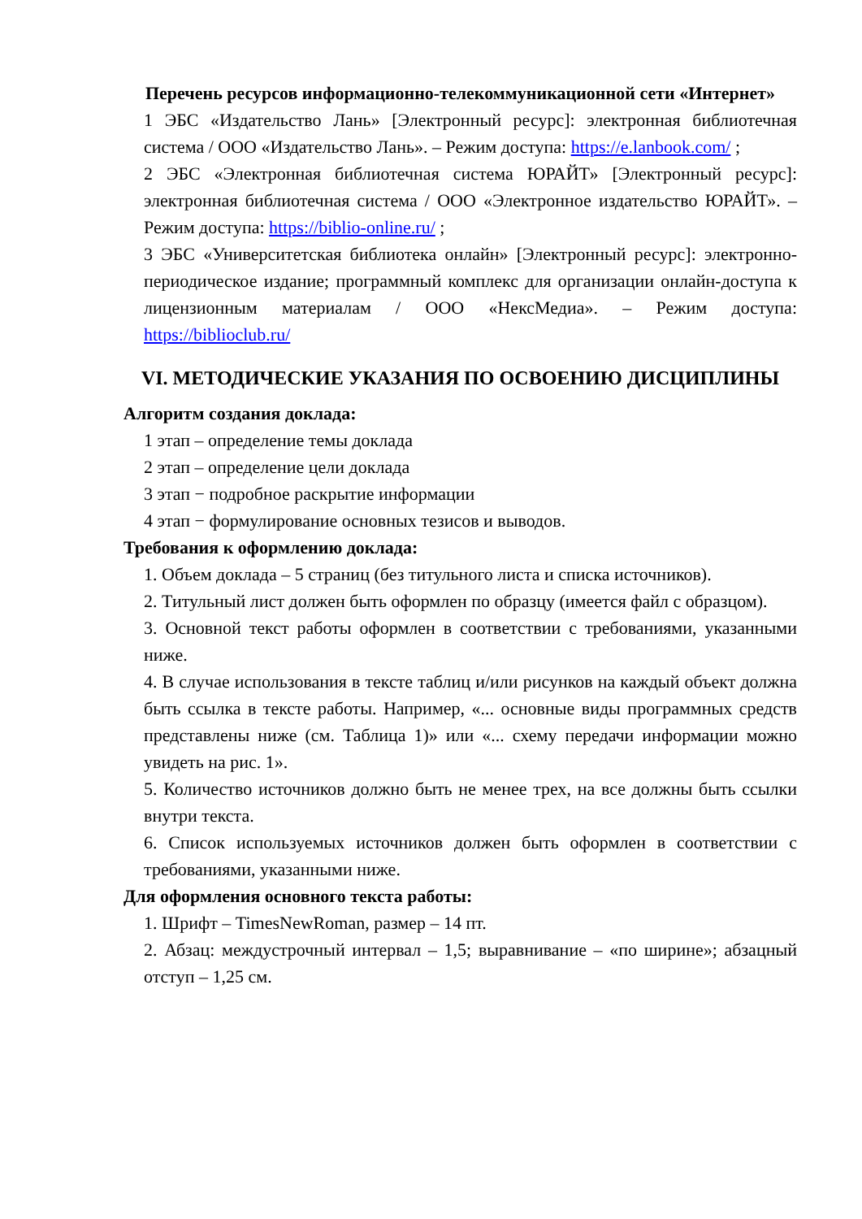Перечень ресурсов информационно-телекоммуникационной сети «Интернет»
1 ЭБС «Издательство Лань» [Электронный ресурс]: электронная библиотечная система / ООО «Издательство Лань». – Режим доступа: https://e.lanbook.com/ ;
2 ЭБС «Электронная библиотечная система ЮРАЙТ» [Электронный ресурс]: электронная библиотечная система / ООО «Электронное издательство ЮРАЙТ». – Режим доступа: https://biblio-online.ru/ ;
3 ЭБС «Университетская библиотека онлайн» [Электронный ресурс]: электронно-периодическое издание; программный комплекс для организации онлайн-доступа к лицензионным материалам / ООО «НексМедиа». – Режим доступа: https://biblioclub.ru/
VI. МЕТОДИЧЕСКИЕ УКАЗАНИЯ ПО ОСВОЕНИЮ ДИСЦИПЛИНЫ
Алгоритм создания доклада:
1 этап – определение темы доклада
2 этап – определение цели доклада
3 этап − подробное раскрытие информации
4 этап − формулирование основных тезисов и выводов.
Требования к оформлению доклада:
1. Объем доклада – 5 страниц (без титульного листа и списка источников).
2. Титульный лист должен быть оформлен по образцу (имеется файл с образцом).
3. Основной текст работы оформлен в соответствии с требованиями, указанными ниже.
4. В случае использования в тексте таблиц и/или рисунков на каждый объект должна быть ссылка в тексте работы. Например, «... основные виды программных средств представлены ниже (см. Таблица 1)» или «... схему передачи информации можно увидеть на рис. 1».
5. Количество источников должно быть не менее трех, на все должны быть ссылки внутри текста.
6. Список используемых источников должен быть оформлен в соответствии с требованиями, указанными ниже.
Для оформления основного текста работы:
1. Шрифт – TimesNewRoman, размер – 14 пт.
2. Абзац: междустрочный интервал – 1,5; выравнивание – «по ширине»; абзацный отступ – 1,25 см.